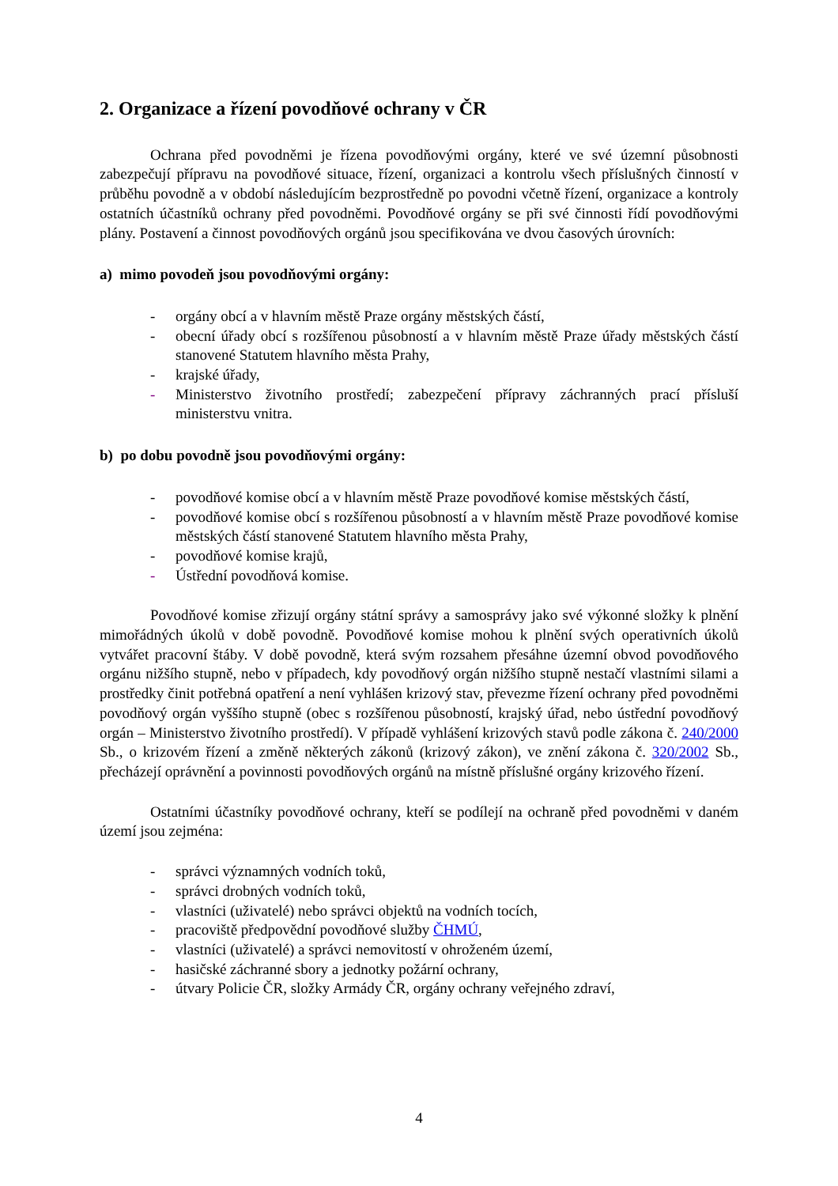2. Organizace a řízení povodňové ochrany v ČR
Ochrana před povodněmi je řízena povodňovými orgány, které ve své územní působnosti zabezpečují přípravu na povodňové situace, řízení, organizaci a kontrolu všech příslušných činností v průběhu povodně a v období následujícím bezprostředně po povodni včetně řízení, organizace a kontroly ostatních účastníků ochrany před povodněmi. Povodňové orgány se při své činnosti řídí povodňovými plány. Postavení a činnost povodňových orgánů jsou specifikována ve dvou časových úrovních:
a) mimo povodeň jsou povodňovými orgány:
- orgány obcí a v hlavním městě Praze orgány městských částí,
- obecní úřady obcí s rozšířenou působností a v hlavním městě Praze úřady městských částí stanovené Statutem hlavního města Prahy,
- krajské úřady,
- Ministerstvo životního prostředí; zabezpečení přípravy záchranných prací přísluší ministerstvu vnitra.
b) po dobu povodně jsou povodňovými orgány:
- povodňové komise obcí a v hlavním městě Praze povodňové komise městských částí,
- povodňové komise obcí s rozšířenou působností a v hlavním městě Praze povodňové komise městských částí stanovené Statutem hlavního města Prahy,
- povodňové komise krajů,
- Ústřední povodňová komise.
Povodňové komise zřizují orgány státní správy a samosprávy jako své výkonné složky k plnění mimořádných úkolů v době povodně. Povodňové komise mohou k plnění svých operativních úkolů vytvářet pracovní štáby. V době povodně, která svým rozsahem přesáhne územní obvod povodňového orgánu nižšího stupně, nebo v případech, kdy povodňový orgán nižšího stupně nestačí vlastními silami a prostředky činit potřebná opatření a není vyhlášen krizový stav, převezme řízení ochrany před povodněmi povodňový orgán vyššího stupně (obec s rozšířenou působností, krajský úřad, nebo ústřední povodňový orgán – Ministerstvo životního prostředí). V případě vyhlášení krizových stavů podle zákona č. 240/2000 Sb., o krizovém řízení a změně některých zákonů (krizový zákon), ve znění zákona č. 320/2002 Sb., přecházejí oprávnění a povinnosti povodňových orgánů na místně příslušné orgány krizového řízení.
Ostatními účastníky povodňové ochrany, kteří se podílejí na ochraně před povodněmi v daném území jsou zejména:
- správci významných vodních toků,
- správci drobných vodních toků,
- vlastníci (uživatelé) nebo správci objektů na vodních tocích,
- pracoviště předpovědní povodňové služby ČHMÚ,
- vlastníci (uživatelé) a správci nemovitostí v ohroženém území,
- hasičské záchranné sbory a jednotky požární ochrany,
- útvary Policie ČR, složky Armády ČR, orgány ochrany veřejného zdraví,
4